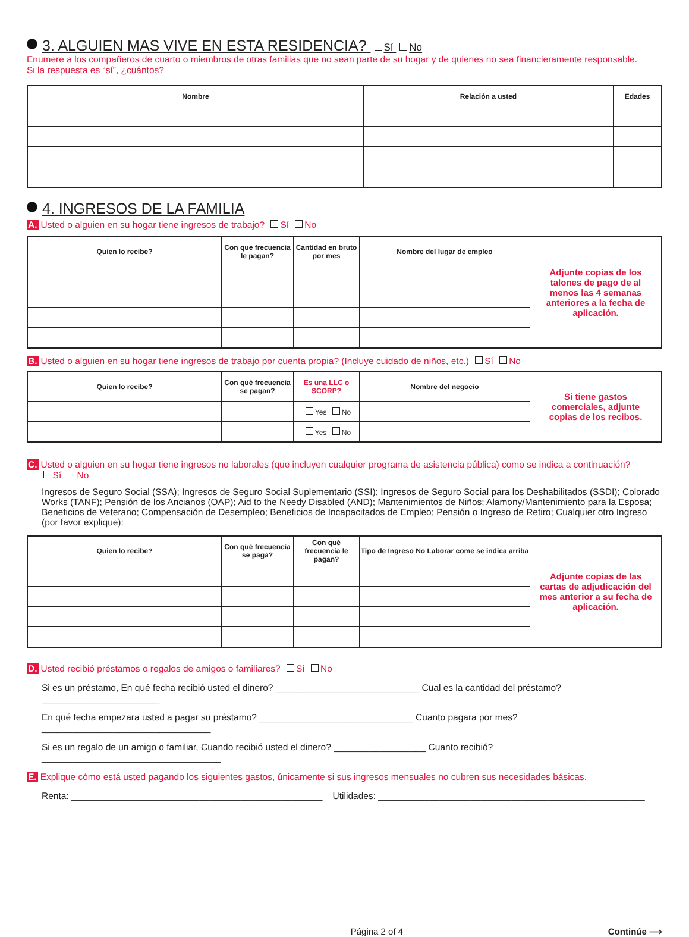3. ALGUIEN MAS VIVE EN ESTA RESIDENCIA? Sí No
Enumere a los compañeros de cuarto o miembros de otras familias que no sean parte de su hogar y de quienes no sea financieramente responsable.
Si la respuesta es “sí”, ¿cuántos?
| Nombre | Relación a usted | Edades |
| --- | --- | --- |
4. INGRESOS DE LA FAMILIA
A. Usted o alguien en su hogar tiene ingresos de trabajo? Sí No
| Quien lo recibe? | Con que frecuencia le pagan? | Cantidad en bruto por mes | Nombre del lugar de empleo | Adjunte copias de los talones de pago de al menos las 4 semanas anteriores a la fecha de aplicación. |
B. Usted o alguien en su hogar tiene ingresos de trabajo por cuenta propia? (Incluye cuidado de niños, etc.) Sí No
| Quien lo recibe? | Con qué frecuencia se pagan? | Es una LLC o SCORP? | Nombre del negocio | Si tiene gastos comerciales, adjunte copias de los recibos. |
| | | Yes No | | |
| | | Yes No | | |
C. Usted o alguien en su hogar tiene ingresos no laborales (que incluyen cualquier programa de asistencia pública) como se indica a continuación?
Sí No
Ingresos de Seguro Social (SSA); Ingresos de Seguro Social Suplementario (SSI); Ingresos de Seguro Social para los Deshabilitados (SSDI); Colorado Works (TANF); Pensión de los Ancianos (OAP); Aid to the Needy Disabled (AND); Mantenimientos de Niños; Alamony/Mantenimiento para la Esposa; Beneficios de Veterano; Compensación de Desempleo; Beneficios de Incapacitados de Empleo; Pensión o Ingreso de Retiro; Cualquier otro Ingreso (por favor explique):
| Quien lo recibe? | Con qué frecuencia se paga? | Con qué frecuencia le pagan? | Tipo de Ingreso No Laborar come se indica arriba | Adjunte copias de las cartas de adjudicación del mes anterior a su fecha de aplicación. |
D. Usted recibió préstamos o regalos de amigos o familiares? Sí No
Si es un préstamo, En qué fecha recibió usted el dinero? ____________________________ Cual es la cantidad del préstamo? _______________________
En qué fecha empezara usted a pagar su préstamo? ______________________________ Cuanto pagara por mes? _________________________________
Si es un regalo de un amigo o familiar, Cuando recibió usted el dinero? __________________ Cuanto recibió? ___________________________________
E. Explique cómo está usted pagando los siguientes gastos, únicamente si sus ingresos mensuales no cubren sus necesidades básicas.
Renta: _________________________________________________ Utilidades: ____________________________________________________
Página 2 of 4 Continúe ⟶